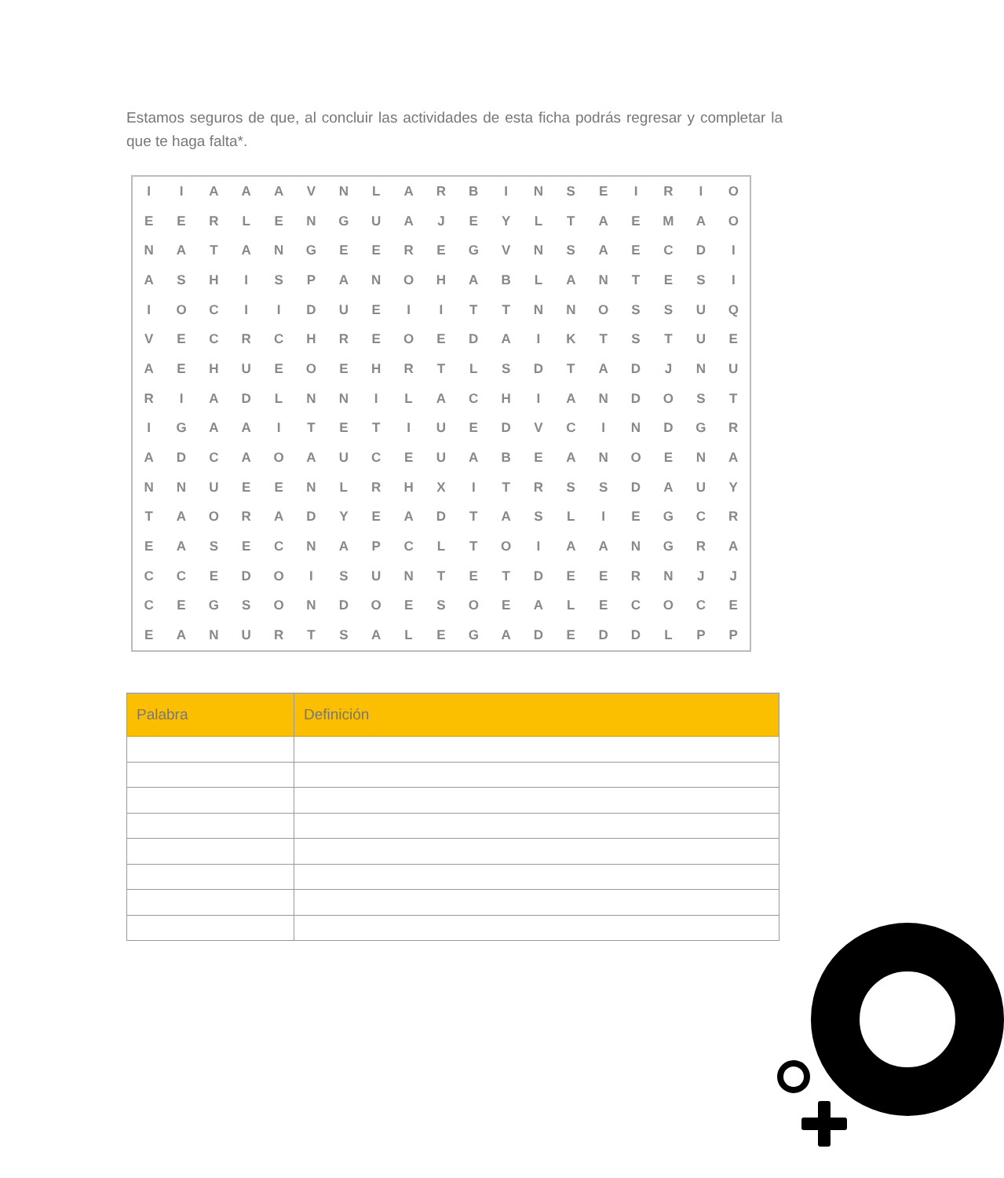Estamos seguros de que, al concluir las actividades de esta ficha podrás regresar y completar la que te haga falta*.
| I | I | A | A | A | V | N | L | A | R | B | I | N | S | E | I | R | I | O |
| E | E | R | L | E | N | G | U | A | J | E | Y | L | T | A | E | M | A | O |
| N | A | T | A | N | G | E | E | R | E | G | V | N | S | A | E | C | D | I |
| A | S | H | I | S | P | A | N | O | H | A | B | L | A | N | T | E | S | I |
| I | O | C | I | I | D | U | E | I | I | T | T | N | N | O | S | S | U | Q |
| V | E | C | R | C | H | R | E | O | E | D | A | I | K | T | S | T | U | E |
| A | E | H | U | E | O | E | H | R | T | L | S | D | T | A | D | J | N | U |
| R | I | A | D | L | N | N | I | L | A | C | H | I | A | N | D | O | S | T |
| I | G | A | A | I | T | E | T | I | U | E | D | V | C | I | N | D | G | R |
| A | D | C | A | O | A | U | C | E | U | A | B | E | A | N | O | E | N | A |
| N | N | U | E | E | N | L | R | H | X | I | T | R | S | S | D | A | U | Y |
| T | A | O | R | A | D | Y | E | A | D | T | A | S | L | I | E | G | C | R |
| E | A | S | E | C | N | A | P | C | L | T | O | I | A | A | N | G | R | A |
| C | C | E | D | O | I | S | U | N | T | E | T | D | E | E | R | N | J | J |
| C | E | G | S | O | N | D | O | E | S | O | E | A | L | E | C | O | C | E |
| E | A | N | U | R | T | S | A | L | E | G | A | D | E | D | D | L | P | P |
| Palabra | Definición |
| --- | --- |